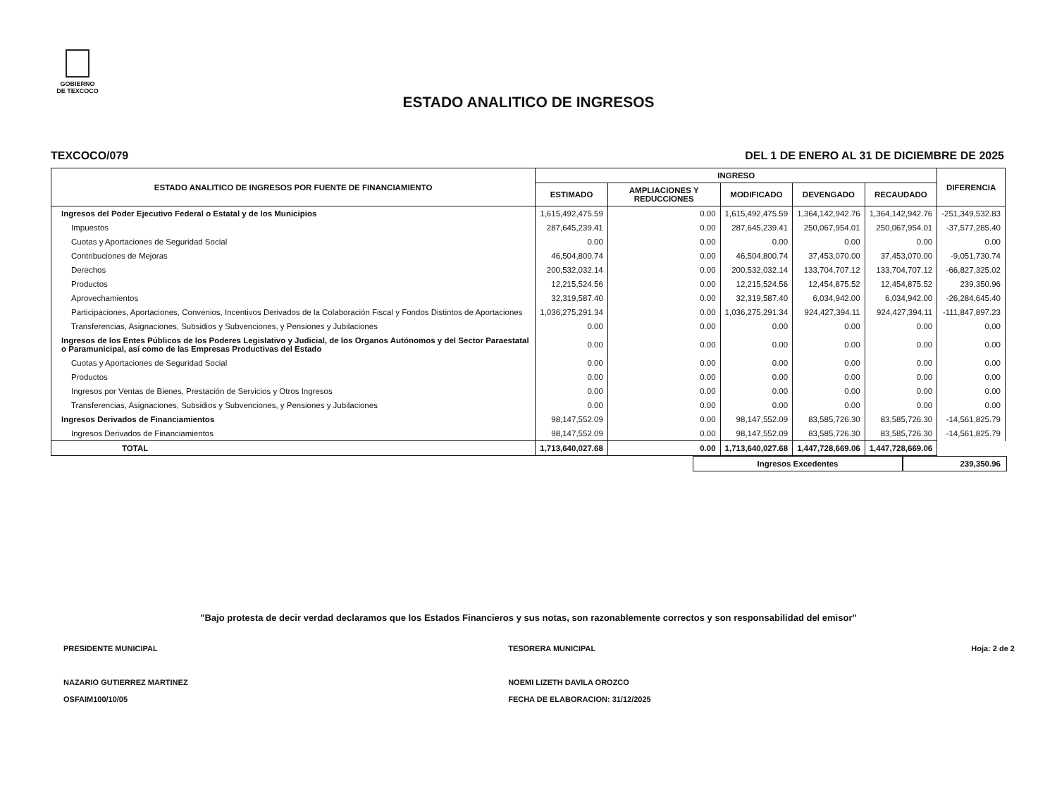GOBIERNO DE TEXCOCO
ESTADO ANALITICO DE INGRESOS
TEXCOCO/079 DEL 1 DE ENERO AL 31 DE DICIEMBRE DE 2025
| ESTADO ANALITICO DE INGRESOS POR FUENTE DE FINANCIAMIENTO | INGRESO | | | | | DIFERENCIA |
| --- | --- | --- | --- | --- | --- | --- |
| | ESTIMADO | AMPLIACIONES Y REDUCCIONES | MODIFICADO | DEVENGADO | RECAUDADO | |
| Ingresos del Poder Ejecutivo Federal o Estatal y de los Municipios | 1,615,492,475.59 | 0.00 | 1,615,492,475.59 | 1,364,142,942.76 | 1,364,142,942.76 | -251,349,532.83 |
| Impuestos | 287,645,239.41 | 0.00 | 287,645,239.41 | 250,067,954.01 | 250,067,954.01 | -37,577,285.40 |
| Cuotas y Aportaciones de Seguridad Social | 0.00 | 0.00 | 0.00 | 0.00 | 0.00 | 0.00 |
| Contribuciones de Mejoras | 46,504,800.74 | 0.00 | 46,504,800.74 | 37,453,070.00 | 37,453,070.00 | -9,051,730.74 |
| Derechos | 200,532,032.14 | 0.00 | 200,532,032.14 | 133,704,707.12 | 133,704,707.12 | -66,827,325.02 |
| Productos | 12,215,524.56 | 0.00 | 12,215,524.56 | 12,454,875.52 | 12,454,875.52 | 239,350.96 |
| Aprovechamientos | 32,319,587.40 | 0.00 | 32,319,587.40 | 6,034,942.00 | 6,034,942.00 | -26,284,645.40 |
| Participaciones, Aportaciones, Convenios, Incentivos Derivados de la Colaboración Fiscal y Fondos Distintos de Aportaciones | 1,036,275,291.34 | 0.00 | 1,036,275,291.34 | 924,427,394.11 | 924,427,394.11 | -111,847,897.23 |
| Transferencias, Asignaciones, Subsidios y Subvenciones, y Pensiones y Jubilaciones | 0.00 | 0.00 | 0.00 | 0.00 | 0.00 | 0.00 |
| Ingresos de los Entes Públicos de los Poderes Legislativo y Judicial, de los Organos Autónomos y del Sector Paraestatal o Paramunicipal, así como de las Empresas Productivas del Estado | 0.00 | 0.00 | 0.00 | 0.00 | 0.00 | 0.00 |
| Cuotas y Aportaciones de Seguridad Social | 0.00 | 0.00 | 0.00 | 0.00 | 0.00 | 0.00 |
| Productos | 0.00 | 0.00 | 0.00 | 0.00 | 0.00 | 0.00 |
| Ingresos por Ventas de Bienes, Prestación de Servicios y Otros Ingresos | 0.00 | 0.00 | 0.00 | 0.00 | 0.00 | 0.00 |
| Transferencias, Asignaciones, Subsidios y Subvenciones, y Pensiones y Jubilaciones | 0.00 | 0.00 | 0.00 | 0.00 | 0.00 | 0.00 |
| Ingresos Derivados de Financiamientos | 98,147,552.09 | 0.00 | 98,147,552.09 | 83,585,726.30 | 83,585,726.30 | -14,561,825.79 |
| Ingresos Derivados de Financiamientos | 98,147,552.09 | 0.00 | 98,147,552.09 | 83,585,726.30 | 83,585,726.30 | -14,561,825.79 |
| TOTAL | 1,713,640,027.68 | 0.00 | 1,713,640,027.68 | 1,447,728,669.06 | 1,447,728,669.06 | |
Ingresos Excedentes 239,350.96
"Bajo protesta de decir verdad declaramos que los Estados Financieros y sus notas, son razonablemente correctos y son responsabilidad del emisor"
PRESIDENTE MUNICIPAL
NAZARIO GUTIERREZ MARTINEZ
OSFAIM100/10/05
TESORERA MUNICIPAL
NOEMI LIZETH DAVILA OROZCO
FECHA DE ELABORACION: 31/12/2025
Hoja: 2 de 2